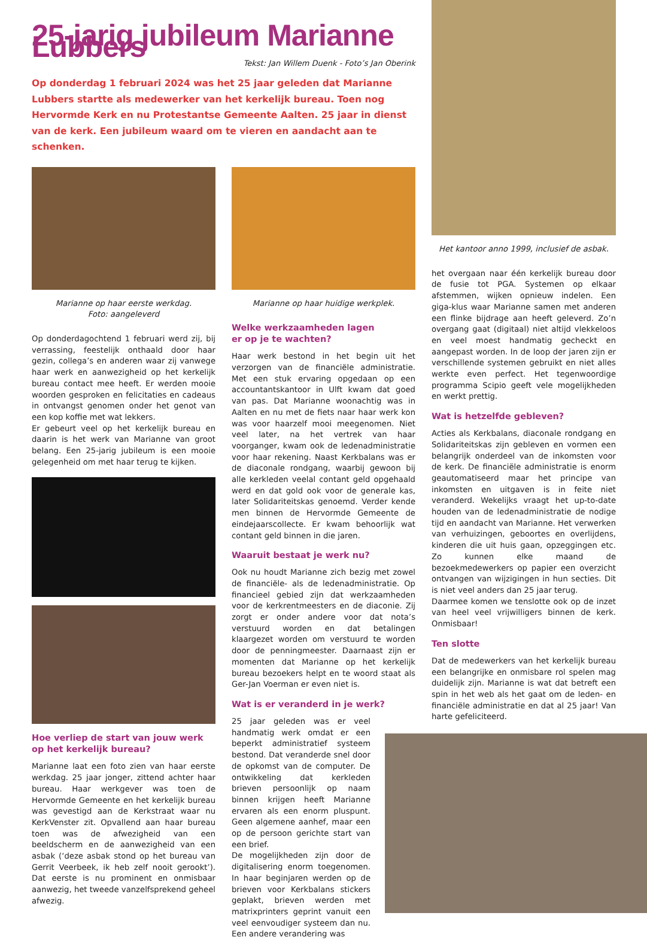25-jarig jubileum Marianne Lubbers
Tekst: Jan Willem Duenk - Foto’s Jan Oberink
Op donderdag 1 februari 2024 was het 25 jaar geleden dat Marianne Lubbers startte als medewerker van het kerkelijk bureau. Toen nog Hervormde Kerk en nu Protestantse Gemeente Aalten. 25 jaar in dienst van de kerk. Een jubileum waard om te vieren en aandacht aan te schenken.
Het kantoor anno 1999, inclusief de asbak.
het overgaan naar één kerkelijk bureau door de fusie tot PGA. Systemen op elkaar afstemmen, wijken opnieuw indelen. Een giga-klus waar Marianne samen met anderen een flinke bijdrage aan heeft geleverd. Zo’n overgang gaat (digitaal) niet altijd vlekkeloos en veel moest handmatig gecheckt en aangepast worden. In de loop der jaren zijn er verschillende systemen gebruikt en niet alles werkte even perfect. Het tegenwoordige programma Scipio geeft vele mogelijkheden en werkt prettig.
Wat is hetzelfde gebleven?
Acties als Kerkbalans, diaconale rondgang en Solidariteitskas zijn gebleven en vormen een belangrijk onderdeel van de inkomsten voor de kerk. De financiële administratie is enorm geautomatiseerd maar het principe van inkomsten en uitgaven is in feite niet veranderd. Wekelijks vraagt het up-to-date houden van de ledenadministratie de nodige tijd en aandacht van Marianne. Het verwerken van verhuizingen, geboortes en overlijdens, kinderen die uit huis gaan, opzeggingen etc. Zo kunnen elke maand de bezoekmedewerkers op papier een overzicht ontvangen van wijzigingen in hun secties. Dit is niet veel anders dan 25 jaar terug.
Daarmee komen we tenslotte ook op de inzet van heel veel vrijwilligers binnen de kerk. Onmisbaar!
Ten slotte
Dat de medewerkers van het kerkelijk bureau een belangrijke en onmisbare rol spelen mag duidelijk zijn. Marianne is wat dat betreft een spin in het web als het gaat om de leden- en financiële administratie en dat al 25 jaar! Van harte gefeliciteerd.
Marianne op haar eerste werkdag.
Foto: aangeleverd
Op donderdagochtend 1 februari werd zij, bij verrassing, feestelijk onthaald door haar gezin, collega’s en anderen waar zij vanwege haar werk en aanwezigheid op het kerkelijk bureau contact mee heeft. Er werden mooie woorden gesproken en felicitaties en cadeaus in ontvangst genomen onder het genot van een kop koffie met wat lekkers.
Er gebeurt veel op het kerkelijk bureau en daarin is het werk van Marianne van groot belang. Een 25-jarig jubileum is een mooie gelegenheid om met haar terug te kijken.
Hoe verliep de start van jouw werk
op het kerkelijk bureau?
Marianne laat een foto zien van haar eerste werkdag. 25 jaar jonger, zittend achter haar bureau. Haar werkgever was toen de Hervormde Gemeente en het kerkelijk bureau was gevestigd aan de Kerkstraat waar nu KerkVenster zit. Opvallend aan haar bureau toen was de afwezigheid van een beeldscherm en de aanwezigheid van een asbak (‘deze asbak stond op het bureau van Gerrit Veerbeek, ik heb zelf nooit gerookt’). Dat eerste is nu prominent en onmisbaar aanwezig, het tweede vanzelfsprekend geheel afwezig.
Marianne op haar huidige werkplek.
Welke werkzaamheden lagen
er op je te wachten?
Haar werk bestond in het begin uit het verzorgen van de financiële administratie. Met een stuk ervaring opgedaan op een accountantskantoor in Ulft kwam dat goed van pas. Dat Marianne woonachtig was in Aalten en nu met de fiets naar haar werk kon was voor haarzelf mooi meegenomen. Niet veel later, na het vertrek van haar voorganger, kwam ook de ledenadministratie voor haar rekening. Naast Kerkbalans was er de diaconale rondgang, waarbij gewoon bij alle kerkleden veelal contant geld opgehaald werd en dat gold ook voor de generale kas, later Solidariteitskas genoemd. Verder kende men binnen de Hervormde Gemeente de eindejaarscollecte. Er kwam behoorlijk wat contant geld binnen in die jaren.
Waaruit bestaat je werk nu?
Ook nu houdt Marianne zich bezig met zowel de financiële- als de ledenadministratie. Op financieel gebied zijn dat werkzaamheden voor de kerkrentmeesters en de diaconie. Zij zorgt er onder andere voor dat nota’s verstuurd worden en dat betalingen klaargezet worden om verstuurd te worden door de penningmeester. Daarnaast zijn er momenten dat Marianne op het kerkelijk bureau bezoekers helpt en te woord staat als Ger-Jan Voerman er even niet is.
Wat is er veranderd in je werk?
25 jaar geleden was er veel handmatig werk omdat er een beperkt administratief systeem bestond. Dat veranderde snel door de opkomst van de computer. De ontwikkeling dat kerkleden brieven persoonlijk op naam binnen krijgen heeft Marianne ervaren als een enorm pluspunt. Geen algemene aanhef, maar een op de persoon gerichte start van een brief.
De mogelijkheden zijn door de digitalisering enorm toegenomen. In haar beginjaren werden op de brieven voor Kerkbalans stickers geplakt, brieven werden met matrixprinters geprint vanuit een veel eenvoudiger systeem dan nu. Een andere verandering was